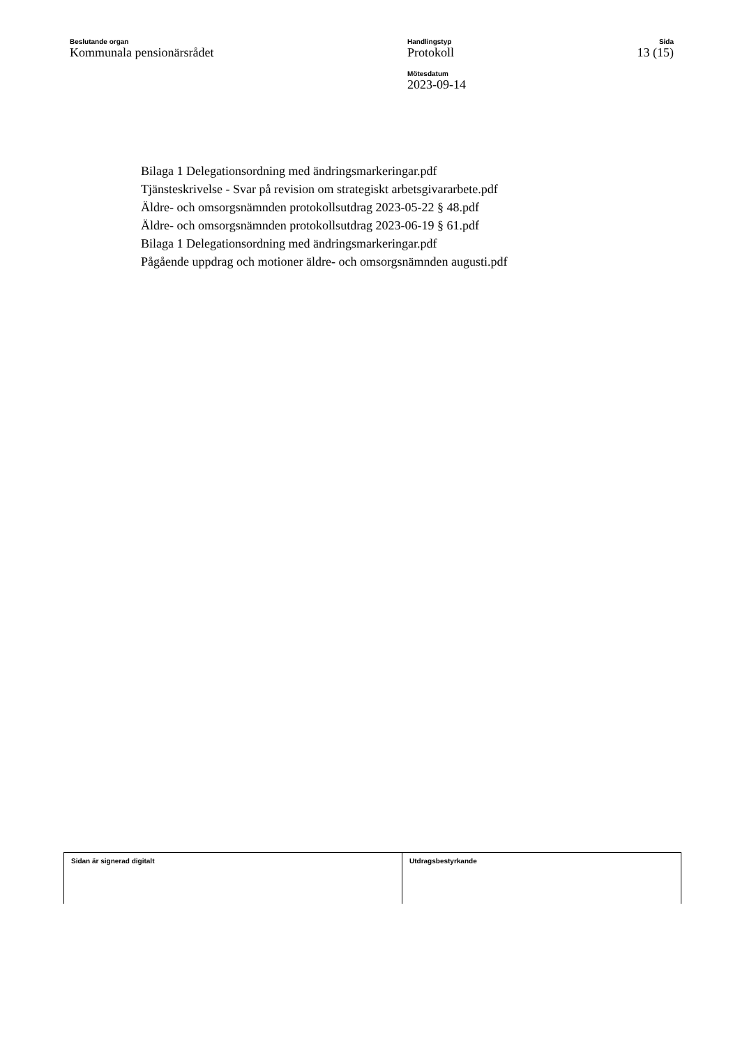Beslutande organ
Kommunala pensionärsrådet
Handlingstyp
Protokoll
Mötesdatum
2023-09-14
Sida
13 (15)
Bilaga 1 Delegationsordning med ändringsmarkeringar.pdf
Tjänsteskrivelse - Svar på revision om strategiskt arbetsgivararbete.pdf
Äldre- och omsorgsnämnden protokollsutdrag 2023-05-22 § 48.pdf
Äldre- och omsorgsnämnden protokollsutdrag 2023-06-19 § 61.pdf
Bilaga 1 Delegationsordning med ändringsmarkeringar.pdf
Pågående uppdrag och motioner äldre- och omsorgsnämnden augusti.pdf
Sidan är signerad digitalt Utdragsbestyrkande